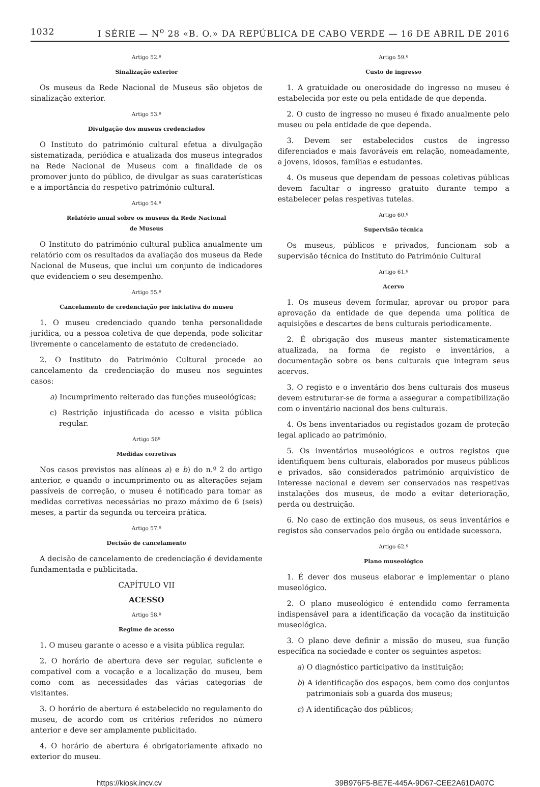1032 I SÉRIE — N<sup>o</sup> 28 «B. O.» DA REPÚBLICA DE CABO VERDE — 16 DE ABRIL DE 2016
Artigo 52.º
Sinalização exterior
Os museus da Rede Nacional de Museus são objetos de sinalização exterior.
Artigo 53.º
Divulgação dos museus credenciados
O Instituto do património cultural efetua a divulgação sistematizada, periódica e atualizada dos museus integrados na Rede Nacional de Museus com a finalidade de os promover junto do público, de divulgar as suas caraterísticas e a importância do respetivo património cultural.
Artigo 54.º
Relatório anual sobre os museus da Rede Nacional
de Museus
O Instituto do património cultural publica anualmente um relatório com os resultados da avaliação dos museus da Rede Nacional de Museus, que inclui um conjunto de indicadores que evidenciem o seu desempenho.
Artigo 55.º
Cancelamento de credenciação por iniciativa do museu
1. O museu credenciado quando tenha personalidade jurídica, ou a pessoa coletiva de que dependa, pode solicitar livremente o cancelamento de estatuto de credenciado.
2. O Instituto do Património Cultural procede ao cancelamento da credenciação do museu nos seguintes casos:
a) Incumprimento reiterado das funções museológicas;
c) Restrição injustificada do acesso e visita pública regular.
Artigo 56º
Medidas corretivas
Nos casos previstos nas alíneas a) e b) do n.º 2 do artigo anterior, e quando o incumprimento ou as alterações sejam passíveis de correção, o museu é notificado para tomar as medidas corretivas necessárias no prazo máximo de 6 (seis) meses, a partir da segunda ou terceira prática.
Artigo 57.º
Decisão de cancelamento
A decisão de cancelamento de credenciação é devidamente fundamentada e publicitada.
CAPÍTULO VII
ACESSO
Artigo 58.º
Regime de acesso
1. O museu garante o acesso e a visita pública regular.
2. O horário de abertura deve ser regular, suficiente e compatível com a vocação e a localização do museu, bem como com as necessidades das várias categorias de visitantes.
3. O horário de abertura é estabelecido no regulamento do museu, de acordo com os critérios referidos no número anterior e deve ser amplamente publicitado.
4. O horário de abertura é obrigatoriamente afixado no exterior do museu.
Artigo 59.º
Custo de ingresso
1. A gratuidade ou onerosidade do ingresso no museu é estabelecida por este ou pela entidade de que dependa.
2. O custo de ingresso no museu é fixado anualmente pelo museu ou pela entidade de que dependa.
3. Devem ser estabelecidos custos de ingresso diferenciados e mais favoráveis em relação, nomeadamente, a jovens, idosos, famílias e estudantes.
4. Os museus que dependam de pessoas coletivas públicas devem facultar o ingresso gratuito durante tempo a estabelecer pelas respetivas tutelas.
Artigo 60.º
Supervisão técnica
Os museus, públicos e privados, funcionam sob a supervisão técnica do Instituto do Património Cultural
Artigo 61.º
Acervo
1. Os museus devem formular, aprovar ou propor para aprovação da entidade de que dependa uma política de aquisições e descartes de bens culturais periodicamente.
2. É obrigação dos museus manter sistematicamente atualizada, na forma de registo e inventários, a documentação sobre os bens culturais que integram seus acervos.
3. O registo e o inventário dos bens culturais dos museus devem estruturar-se de forma a assegurar a compatibilização com o inventário nacional dos bens culturais.
4. Os bens inventariados ou registados gozam de proteção legal aplicado ao património.
5. Os inventários museológicos e outros registos que identifiquem bens culturais, elaborados por museus públicos e privados, são considerados património arquivístico de interesse nacional e devem ser conservados nas respetivas instalações dos museus, de modo a evitar deterioração, perda ou destruição.
6. No caso de extinção dos museus, os seus inventários e registos são conservados pelo órgão ou entidade sucessora.
Artigo 62.º
Plano museológico
1. É dever dos museus elaborar e implementar o plano museológico.
2. O plano museológico é entendido como ferramenta indispensável para a identificação da vocação da instituição museológica.
3. O plano deve definir a missão do museu, sua função específica na sociedade e conter os seguintes aspetos:
a) O diagnóstico participativo da instituição;
b) A identificação dos espaços, bem como dos conjuntos patrimoniais sob a guarda dos museus;
c) A identificação dos públicos;
https://kiosk.incv.cv 39B976F5-BE7E-445A-9D67-CEE2A61DA07C